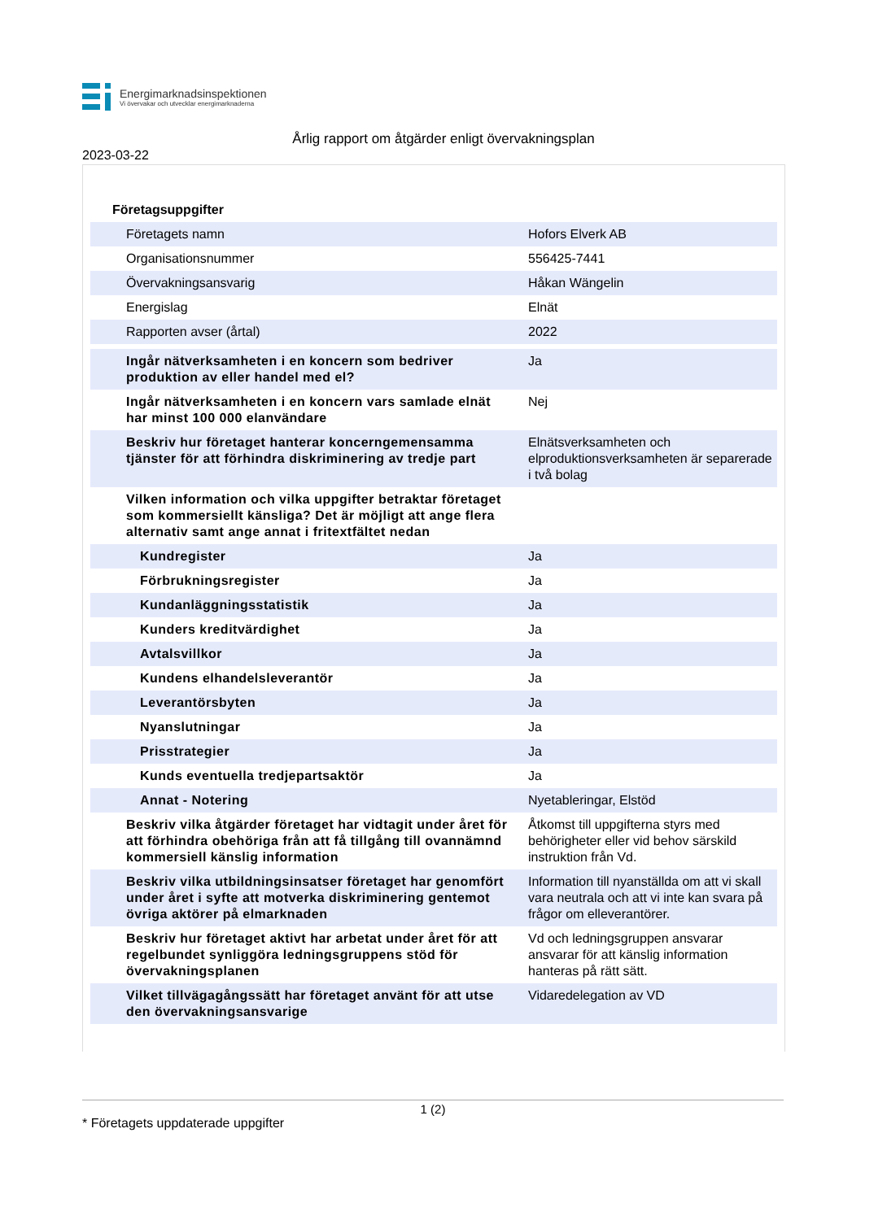Energimarknadsinspektionen
Vi övervakar och utvecklar energimarknaderna
Årlig rapport om åtgärder enligt övervakningsplan
2023-03-22
Företagsuppgifter
| Företagets namn | Hofors Elverk AB |
| Organisationsnummer | 556425-7441 |
| Övervakningsansvarig | Håkan Wängelin |
| Energislag | Elnät |
| Rapporten avser (årtal) | 2022 |
| Ingår nätverksamheten i en koncern som bedriver produktion av eller handel med el? | Ja |
| Ingår nätverksamheten i en koncern vars samlade elnät har minst 100 000 elanvändare | Nej |
| Beskriv hur företaget hanterar koncerngemensamma tjänster för att förhindra diskriminering av tredje part | Elnätsverksamheten och elproduktionsverksamheten är separerade i två bolag |
| Vilken information och vilka uppgifter betraktar företaget som kommersiellt känsliga? Det är möjligt att ange flera alternativ samt ange annat i fritextfältet nedan | |
| Kundregister | Ja |
| Förbrukningsregister | Ja |
| Kundanläggningsstatistik | Ja |
| Kunders kreditvärdighet | Ja |
| Avtalsvillkor | Ja |
| Kundens elhandelsleverantör | Ja |
| Leverantörsbyten | Ja |
| Nyanslutningar | Ja |
| Prisstrategier | Ja |
| Kunds eventuella tredjepartsaktör | Ja |
| Annat - Notering | Nyetableringar, Elstöd |
| Beskriv vilka åtgärder företaget har vidtagit under året för att förhindra obehöriga från att få tillgång till ovannämnd kommersiell känslig information | Åtkomst till uppgifterna styrs med behörigheter eller vid behov särskild instruktion från Vd. |
| Beskriv vilka utbildningsinsatser företaget har genomfört under året i syfte att motverka diskriminering gentemot övriga aktörer på elmarknaden | Information till nyanställda om att vi skall vara neutrala och att vi inte kan svara på frågor om elleverantörer. |
| Beskriv hur företaget aktivt har arbetat under året för att regelbundet synliggöra ledningsgruppens stöd för övervakningsplanen | Vd och ledningsgruppen ansvarar ansvarar för att känslig information hanteras på rätt sätt. |
| Vilket tillvägagångssätt har företaget använt för att utse den övervakningsansvarige | Vidaredelegation av VD |
1 (2)
* Företagets uppdaterade uppgifter